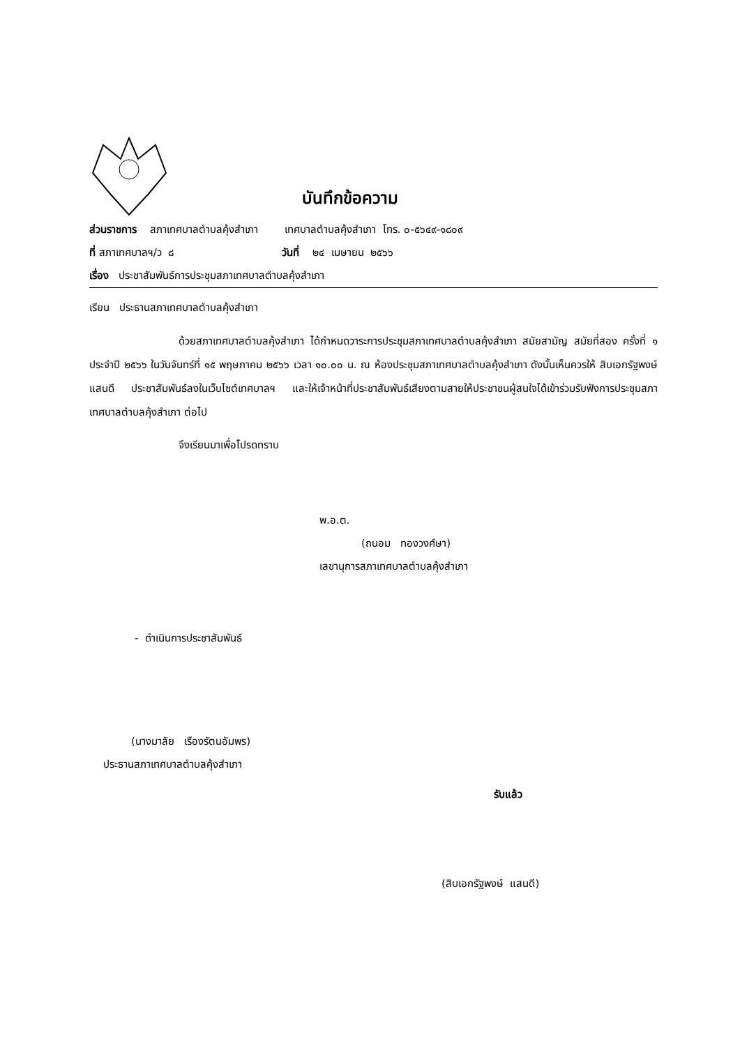บันทึกข้อความ
ส่วนราชการ สภาเทศบาลตำบลคุ้งสำเภา เทศบาลตำบลคุ้งสำเภา โทร. ๐-๕๖๔๙-๑๘๐๙
ที่ สภาเทศบาลฯ/ว ๘ วันที่ ๒๔ เมษายน ๒๕๖๖
เรื่อง ประชาสัมพันธ์การประชุมสภาเทศบาลตำบลคุ้งสำเภา
เรียน ประธานสภาเทศบาลตำบลคุ้งสำเภา
ด้วยสภาเทศบาลตำบลคุ้งสำเภา ได้กำหนดวาระการประชุมสภาเทศบาลตำบลคุ้งสำเภา สมัยสามัญ สมัยที่สอง ครั้งที่ ๑ ประจำปี ๒๕๖๖ ในวันจันทร์ที่ ๑๕ พฤษภาคม ๒๕๖๖ เวลา ๑๐.๐๐ น. ณ ห้องประชุมสภาเทศบาลตำบลคุ้งสำเภา ดังนั้นเห็นควรให้ สิบเอกรัฐพงษ์ แสนดี ประชาสัมพันธ์ลงในเว็บไซต์เทศบาลฯ และให้เจ้าหน้าที่ประชาสัมพันธ์เสียงตามสายให้ประชาชนผู้สนใจได้เข้าร่วมรับฟังการประชุมสภาเทศบาลตำบลคุ้งสำเภา ต่อไป
จึงเรียนมาเพื่อโปรดทราบ
พ.อ.ต.
(ถนอม ทองวงศ์ษา)
เลขานุการสภาเทศบาลตำบลคุ้งสำเภา
- ดำเนินการประชาสัมพันธ์
(นางมาลัย เรืองรัตนอัมพร)
ประธานสภาเทศบาลตำบลคุ้งสำเภา
รับแล้ว
(สิบเอกรัฐพงษ์ แสนดี)